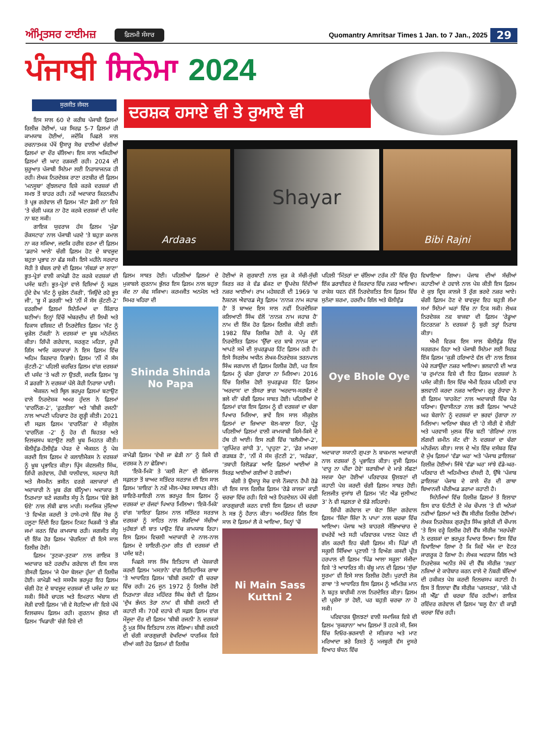ਅੰਮ੍ਰਿਤਸਰ ਟਾਈਮਜ਼
ਫ਼ਿਲਮੀ ਸੰਸਾਰ
Quomantry Amritsar Times 1 Jan. to 7 Jan., 2025
29
ਪੰਜਾਬੀ ਸਿਨੇਮਾ 2024
ਸੁਰਜੀਤ ਜੱਸਲ
ਦਰਸ਼ਕ ਹਸਾਏ ਵੀ ਤੇ ਰੁਆਏ ਵੀ
ਇਸ ਸਾਲ 60 ਦੇ ਕਰੀਬ ਪੰਜਾਬੀ ਫ਼ਿਲਮਾਂ ਰਿਲੀਜ਼ ਹੋਈਆਂ, ਪਰ ਸਿਰਫ਼ 5-7 ਫ਼ਿਲਮਾਂ ਹੀ ਕਾਮਯਾਬ ਹੋਈਆਂ, ਜਦੋਂਕਿ ਪਿਛਲੇ ਸਾਲ ਰਚਨਾਤਮਕ ਪੱਖੋਂ ਉਸਾਰੂ ਸੋਚ ਵਾਲੀਆਂ ਚੰਗੀਆਂ ਫ਼ਿਲਮਾਂ ਦਾ ਦੌਰ ਚੱਲਿਆ। ਇਸ ਸਾਲ ਅਜਿਹੀਆਂ ਫ਼ਿਲਮਾਂ ਦੀ ਘਾਟ ਰੜਕਦੀ ਰਹੀ। 2024 ਦੀ ਸ਼ੁਰੂਆਤ ਪੰਜਾਬੀ ਸਿਨੇਮਾ ਲਈ ਨਿਰਾਸ਼ਾਜਨਕ ਹੀ ਰਹੀ। ਲੇਖਕ ਨਿਰਦੇਸ਼ਕ ਰਾਣਾ ਰਣਬੀਰ ਦੀ ਫ਼ਿਲਮ 'ਮਨਸੂਬਾ' ਗੁੰਝਲਦਾਰ ਵਿਸ਼ੇ ਕਰਕੇ ਦਰਸ਼ਕਾਂ ਦੀ ਸਮਝ ਤੋਂ ਬਾਹਰ ਰਹੀ। ਨਵੇਂ ਅਦਾਕਾਰ ਕਿਰਨਦੀਪ ਤੇ ਪ੍ਰਭ ਗਰੇਵਾਲ ਦੀ ਫ਼ਿਲਮ 'ਜੱਟਾ ਡੋਲੀ ਨਾ' ਵਿਸ਼ੇ 'ਤੇ ਚੰਗੀ ਪਕੜ ਨਾ ਹੋਣ ਕਰਕੇ ਦਰਸ਼ਕਾਂ ਦੀ ਪਸੰਦ ਨਾ ਬਣ ਸਕੀ।
ਗਾਇਕ ਯੁਵਰਾਜ ਹੰਸ ਫ਼ਿਲਮ 'ਮੁੰਡਾ ਰੌਕਸਟਾਰ' ਨਾਲ ਪੰਜਾਬੀ ਪਰਦੇ 'ਤੇ ਬਹੁਤਾ ਕਮਾਲ ਨਾ ਕਰ ਸਕਿਆ, ਜਦਕਿ ਹਰੀਸ਼ ਵਰਮਾ ਦੀ ਫ਼ਿਲਮ 'ਡਰਾਮੇ ਆਲੇ' ਚੰਗੀ ਫ਼ਿਲਮ ਹੋਣ ਦੇ ਬਾਵਜੂਦ ਬਹੁਤਾ ਪ੍ਰਭਾਵ ਨਾ ਛੱਡ ਸਕੀ। ਇਸੇ ਮਹੀਨੇ ਸਰਦਾਰ ਸੋਹੀ ਤੇ ਬੱਬਲ ਰਾਏ ਦੀ ਫ਼ਿਲਮ 'ਲੰਬੜਾਂ ਦਾ ਲਾਣਾ' ਭੂਤ-ਪ੍ਰੇਤਾਂ ਵਾਲੀ ਕਾਮੇਡੀ ਹੋਣ ਕਰਕੇ ਦਰਸ਼ਕਾਂ ਦੀ ਪਸੰਦ ਬਣੀ। ਭੂਤ-ਪ੍ਰੇਤਾਂ ਵਾਲੇ ਵਿਸ਼ਿਆਂ ਨੂੰ ਸਫ਼ਲ ਹੁੰਦੇ ਵੇਖ 'ਜੱਟ ਨੂੰ ਚੁੜੇਲ ਟੱਕਰੀ', 'ਜਿਉਂਦੇ ਰਹੋ ਭੂਤ ਜੀ', 'ਬੂ ਮੈਂ ਡਰਗੀ' ਅਤੇ 'ਨੀਂ ਮੈਂ ਸੱਸ ਕੁੱਟਣੀ-2' ਵਰਗੀਆਂ ਫ਼ਿਲਮਾਂ ਸਿਨੇਮਿਆਂ ਦਾ ਸ਼ਿੰਗਾਰ ਬਣੀਆਂ। ਇਨ੍ਹਾਂ ਵਿੱਚੋਂ ਅੰਬਰਦੀਪ ਦੀ ਲਿਖੀ ਅਤੇ ਵਿਕਾਸ ਵਸ਼ਿਸ਼ਟ ਦੀ ਨਿਰਦੇਸ਼ਿਤ ਫ਼ਿਲਮ 'ਜੱਟ ਨੂੰ ਚੁੜੇਲ ਟੱਕਰੀ' ਨੇ ਦਰਸ਼ਕਾਂ ਦਾ ਖ਼ੂਬ ਮਨੋਰੰਜਨ ਕੀਤਾ। ਗਿੱਪੀ ਗਰੇਵਾਲ, ਸਰਗੁਣ ਮਹਿਤਾ, ਰੂਪੀ ਗਿੱਲ ਆਦਿ ਕਲਾਕਾਰਾਂ ਨੇ ਇਸ ਫ਼ਿਲਮ ਵਿੱਚ ਅਹਿਮ ਕਿਰਦਾਰ ਨਿਭਾਏ। ਫ਼ਿਲਮ 'ਨੀਂ ਮੈਂ ਸੱਸ ਕੁੱਟਣੀ-2' ਪਹਿਲੀ ਚਰਚਿਤ ਫ਼ਿਲਮ ਵਾਂਗ ਦਰਸ਼ਕਾਂ ਦੀ ਪਸੰਦ 'ਤੇ ਖਰੀ ਨਾ ਉਤਰੀ, ਜਦਕਿ ਫ਼ਿਲਮ 'ਬੂ ਮੈਂ ਡਰਗੀ' ਨੇ ਦਰਸ਼ਕਾਂ ਪੱਲੇ ਕੋਰੀ ਨਿਰਾਸ਼ਾ ਪਾਈ।
ਐਕਸ਼ਨ ਅਤੇ ਥ੍ਰਿਲ ਭਰਪੂਰ ਫ਼ਿਲਮਾਂ ਬਣਾਉਣ ਵਾਲੇ ਨਿਰਦੇਸ਼ਕ ਅਮਰ ਹੁੰਦਲ ਨੇ ਫ਼ਿਲਮਾਂ 'ਵਾਰਨਿੰਗ-2', 'ਫ਼ੁਰਤੀਲਾ' ਅਤੇ 'ਬੀਬੀ ਰਜਨੀ' ਨਾਲ ਆਪਣੀ ਪਹਿਚਾਣ ਹੋਰ ਗੂੜ੍ਹੀ ਕੀਤੀ। 2021 ਦੀ ਸਫ਼ਲ ਫ਼ਿਲਮ 'ਵਾਰਨਿੰਗ' ਦੇ ਸੀਕੁਏਲ 'ਵਾਰਨਿੰਗ -2' ਨੂੰ ਹੋਰ ਵੀ ਬਿਹਤਰ ਅਤੇ ਦਿਲਚਸਪ ਬਣਾਉਣ ਲਈ ਖ਼ੂਬ ਮਿਹਨਤ ਕੀਤੀ। ਬੌਲੀਵੁੱਡ-ਹੌਲੀਵੁੱਡ ਪੱਧਰ ਦੇ ਐਕਸ਼ਨ ਨੂੰ ਪੇਸ਼ ਕਰਦੀ ਇਸ ਫ਼ਿਲਮ ਦੇ ਕਲਾਈਮੈਕਸ ਨੇ ਦਰਸ਼ਕਾਂ ਨੂੰ ਖ਼ੂਬ ਪ੍ਰਭਾਵਿਤ ਕੀਤਾ। ਪ੍ਰਿੰਸ ਕੰਵਲਜੀਤ ਸਿੰਘ, ਗਿੱਪੀ ਗਰੇਵਾਲ, ਹੌਬੀ ਧਾਲੀਵਾਲ, ਸਰਦਾਰ ਸੋਹੀ ਅਤੇ ਜੈਸਮੀਨ ਭਸੀਨ ਵਰਗੇ ਕਲਾਕਾਰਾਂ ਦੀ ਅਦਾਕਾਰੀ ਨੇ ਖ਼ੂਬ ਰੰਗ ਬੰਨ੍ਹਿਆ। ਅਦਾਕਾਰ ਤੋਂ ਨਿਰਮਾਤਾ ਬਣੇ ਜਗਜੀਤ ਸੰਧੂ ਨੇ ਫ਼ਿਲਮ 'ਓਏ ਭੋਲੇ ਓਏ' ਨਾਲ ਲੰਬੀ ਛਾਲ ਮਾਰੀ। ਸਮਾਜਿਕ ਮੁੱਦਿਆ 'ਤੇ ਵਿਅੰਗ ਕਰਦੀ ਤੇ ਹਾਸੇ-ਹਾਸੇ ਵਿੱਚ ਸੋਚ ਨੂੰ ਹਲੂਣਾ ਦਿੰਦੀ ਇਹ ਫ਼ਿਲਮ ਟਿਕਟ ਖਿੜਕੀ 'ਤੇ ਭੀੜ ਜਮਾਂ ਕਰਨ ਵਿੱਚ ਕਾਮਯਾਬ ਰਹੀ। ਜਗਜੀਤ ਸੰਧੂ ਦੀ ਇੱਕ ਹੋਰ ਫ਼ਿਲਮ 'ਚੋਰਦਿਲ' ਵੀ ਇਸੇ ਸਾਲ ਰਿਲੀਜ਼ ਹੋਈ।
ਫ਼ਿਲਮ 'ਤੁਣਕਾ-ਤੁਣਕਾ' ਨਾਲ ਗਾਇਕ ਤੋਂ ਅਦਾਕਾਰ ਬਣੇ ਹਰਦੀਪ ਗਰੇਵਾਲ ਦੀ ਇਸ ਸਾਲ ਤੀਸਰੀ ਫ਼ਿਲਮ 'ਜੇ ਪੈਸਾ ਬੋਲਦਾ ਹੁੰਦਾ' ਵੀ ਰਿਲੀਜ਼ ਹੋਈ। ਕਾਮੇਡੀ ਅਤੇ ਸਸਪੈਂਸ ਭਰਪੂਰ ਇਹ ਫ਼ਿਲਮ ਚੰਗੀ ਹੋਣ ਦੇ ਬਾਵਜੂਦ ਦਰਸ਼ਕਾਂ ਦੀ ਪਸੰਦ ਨਾ ਬਣ ਸਕੀ। ਸਿੰਮੀ ਚਾਹਲ ਅਤੇ ਇਮਰਾਨ ਅੱਬਾਸ ਦੀ ਜੋੜੀ ਵਾਲੀ ਫ਼ਿਲਮ 'ਜੀ ਵੇ ਸੋਹਣਿਆ ਜੀ' ਵਿਸ਼ੇ ਪੱਖੋਂ ਦਿਲਚਸਪ ਫ਼ਿਲਮ ਰਹੀ। ਗੁਰਨਾਮ ਭੁੱਲਰ ਦੀ ਫ਼ਿਲਮ 'ਖਿਡਾਰੀ' ਚੰਗੇ ਵਿਸ਼ੇ ਦੀ
Ardaas
Shayar
Bibi Rajni
ਫ਼ਿਲਮ ਸਾਬਤ ਹੋਈ। ਪਹਿਲੀਆਂ ਫ਼ਿਲਮਾਂ ਦੇ ਮੁਕਾਬਲੇ ਗੁਰਨਾਮ ਭੁੱਲਰ ਇਸ ਫ਼ਿਲਮ ਨਾਲ ਬਹੁਤਾ ਕੱਦ ਨਾ ਕੱਢ ਸਕਿਆ। ਕਰਮਜੀਤ ਅਨਮੋਲ ਅਤੇ ਸਿਮਰ ਖਹਿਰਾ ਦੀ
Shinda Shinda No Papa
ਕਾਮੇਡੀ ਫ਼ਿਲਮ 'ਵੇਖੀ ਜਾ ਛੇੜੀ ਨਾ' ਨੂੰ ਕਿਸੇ ਵੀ ਦਰਸ਼ਕ ਨੇ ਨਾ ਛੇੜਿਆ।
'ਇਕੋ-ਮਿਕੋ' ਤੇ 'ਕਲੀ ਜੋਟਾ' ਦੀ ਬੇਮਿਸਾਲ ਸਫ਼ਲਤਾ ਤੋਂ ਬਾਅਦ ਸਤਿੰਦਰ ਸਰਤਾਜ ਦੀ ਇਸ ਸਾਲ ਫ਼ਿਲਮ 'ਸ਼ਾਇਰ' ਨੇ ਨਵੇਂ ਮੀਲ-ਪੱਥਰ ਸਥਾਪਤ ਕੀਤੇ। ਸ਼ਾਇਰੋ-ਸ਼ਾਇਰੀ ਨਾਲ ਭਰਪੂਰ ਇਸ ਫ਼ਿਲਮ ਨੂੰ ਦਰਸ਼ਕਾਂ ਦਾ ਰੱਜਵਾਂ ਪਿਆਰ ਮਿਲਿਆ। 'ਇਕੋ-ਮਿਕੋ' ਵਾਂਗ 'ਸ਼ਾਇਰ' ਫ਼ਿਲਮ ਨਾਲ ਸਤਿੰਦਰ ਸਰਤਾਜ ਦਰਸ਼ਕਾਂ ਨੂੰ ਸਾਹਿਤ ਨਾਲ ਜੋੜਦਿਆਂ ਸੱਚੀਆਂ ਮੁਹੱਬਤਾਂ ਦੀ ਬਾਤ ਪਾਉਣ ਵਿੱਚ ਕਾਮਯਾਬ ਰਿਹਾ। ਇਸ ਫ਼ਿਲਮ ਵਿਚਲੀ ਅਦਾਕਾਰੀ ਦੇ ਨਾਲ-ਨਾਲ ਫ਼ਿਲਮ ਦੇ ਸ਼ਾਇਰੀ-ਨੁਮਾ ਗੀਤ ਵੀ ਦਰਸ਼ਕਾਂ ਦੀ ਪਸੰਦ ਬਣੇ।
ਪਿਛਲੇ ਸਾਲ ਸਿੱਖ ਇਤਿਹਾਸ ਦੀ ਪੇਸ਼ਕਾਰੀ ਕਰਦੀ ਫ਼ਿਲਮ 'ਮਸਤਾਨੇ' ਵਾਂਗ ਇਤਿਹਾਸਿਕ ਗਾਥਾ 'ਤੇ ਆਧਾਰਿਤ ਫ਼ਿਲਮ 'ਬੀਬੀ ਰਜਨੀ' ਵੀ ਚਰਚਾ ਵਿੱਚ ਰਹੀ। 26 ਜੂਨ 1972 ਨੂੰ ਰਿਲੀਜ਼ ਹੋਈ ਨਿਰਮਾਤਾ ਕੰਵਰ ਮਹਿੰਦਰ ਸਿੰਘ ਬੇਦੀ ਦੀ ਫ਼ਿਲਮ 'ਦੁੱਖ ਭੰਜਨ ਤੇਰਾ ਨਾਮ' ਵੀ ਬੀਬੀ ਰਜਨੀ ਦੀ ਕਹਾਣੀ ਸੀ। 70ਵੇਂ ਦਹਾਕੇ ਦੀ ਸਫ਼ਲ ਫ਼ਿਲਮ ਵਾਂਗ ਮੌਜੂਦਾ ਦੌਰ ਦੀ ਫ਼ਿਲਮ 'ਬੀਬੀ ਰਜਨੀ' ਨੇ ਦਰਸ਼ਕਾਂ ਨੂੰ ਮੁੜ ਸਿੱਖ ਇਤਿਹਾਸ ਨਾਲ ਜੋੜਿਆ। ਬੀਬੀ ਰਜਨੀ ਦੀ ਚੰਗੀ ਕਾਰਗੁਜ਼ਾਰੀ ਵੇਖਦਿਆਂ ਧਾਰਮਿਕ ਵਿਸ਼ੇ ਦੀਆਂ ਕਈ ਹੋਰ ਫ਼ਿਲਮਾਂ ਵੀ ਰਿਲੀਜ਼
ਹੋਈਆਂ ਜੋ ਗੁਰਬਾਣੀ ਨਾਲ ਜੁੜ ਕੇ ਸੱਚੀ-ਸੁੱਚੀ ਕਿਰਤ ਕਰ ਕੇ ਵੰਡ ਛੱਕਣ ਦਾ ਉਪਦੇਸ਼ ਦਿੰਦੀਆਂ ਨਜ਼ਰ ਆਈਆਂ। ਰਾਮ ਮਹੇਸ਼ਵਰੀ ਦੀ 1969 'ਚ ਨੈਸ਼ਨਲ ਐਵਾਰਡ ਜੇਤੂ ਫ਼ਿਲਮ 'ਨਾਨਕ ਨਾਮ ਜਹਾਜ਼ ਹੈ' ਤੋਂ ਬਾਅਦ ਇਸ ਸਾਲ ਨਵੀਂ ਨਿਰਦੇਸ਼ਿਕਾ ਕਲਿਆਣੀ ਸਿੰਘ ਵੱਲੋਂ 'ਨਾਨਕ ਨਾਮ ਜਹਾਜ਼ ਹੈ' ਨਾਮ ਦੀ ਇੱਕ ਹੋਰ ਫ਼ਿਲਮ ਰਿਲੀਜ਼ ਕੀਤੀ ਗਈ। 1982 ਵਿੱਚ ਰਿਲੀਜ਼ ਹੋਈ ਕੇ. ਪੱਪੂ ਵੱਲੋਂ ਨਿਰਦੇਸ਼ਿਤ ਫ਼ਿਲਮ 'ਉੱਚਾ ਦਰ ਬਾਬੇ ਨਾਨਕ ਦਾ' ਆਪਣੇ ਸਮੇਂ ਦੀ ਸੁਪਰਡੁਪਰ ਹਿੱਟ ਫ਼ਿਲਮ ਰਹੀ ਹੈ। ਇਸੇ ਸਿਰਲੇਖ ਅਧੀਨ ਲੇਖਕ-ਨਿਰਦੇਸ਼ਕ ਤਰਨਪਾਲ ਸਿੰਘ ਜਗਪਾਲ ਦੀ ਫ਼ਿਲਮ ਰਿਲੀਜ਼ ਹੋਈ, ਪਰ ਇਸ ਫ਼ਿਲਮ ਨੂੰ ਚੰਗਾ ਹੁੰਗਾਰਾ ਨਾ ਮਿਲਿਆ। 2016 ਵਿੱਚ ਰਿਲੀਜ਼ ਹੋਈ ਸੁਪਰਡੁਪਰ ਹਿੱਟ ਫ਼ਿਲਮ 'ਅਰਦਾਸ' ਦਾ ਤੀਸਰਾ ਭਾਗ 'ਅਰਦਾਸ-ਸਰਬੱਤ ਦੇ ਭਲੇ ਦੀ' ਚੰਗੀ ਫ਼ਿਲਮ ਸਾਬਤ ਹੋਈ। ਪਹਿਲੀਆਂ ਦੋ ਫ਼ਿਲਮਾਂ ਵਾਂਗ ਇਸ ਫ਼ਿਲਮ ਨੂੰ ਵੀ ਦਰਸ਼ਕਾਂ ਦਾ ਚੰਗਾ ਪਿਆਰ ਮਿਲਿਆ, ਭਾਵੇਂ ਇਸ ਸਾਲ ਸੀਕੁਏਲ ਫ਼ਿਲਮਾਂ ਦਾ ਜ਼ਿਆਦਾ ਬੋਲ-ਬਾਲਾ ਰਿਹਾ, ਪ੍ਰੰਤੂ ਪਹਿਲੀਆਂ ਫ਼ਿਲਮਾਂ ਵਾਲੀ ਕਾਮਯਾਬੀ ਕਿਸੇ-ਕਿਸੇ ਦੇ ਹੱਥ ਹੀ ਆਈ। ਇਸ ਲੜੀ ਵਿੱਚ 'ਬਲੈਕੀਆ-2', 'ਗੁਪਿੰਦਰ ਗਾਂਧੀ 3', 'ਪ੍ਰਾਹੁਣਾ 2', 'ਫ਼ੇਰ ਮਾਮਲਾ ਗੜਬੜ ਹੈ', 'ਨੀਂ ਮੈਂ ਸੱਸ ਕੁੱਟਣੀ 2', 'ਸਰੰਡਰ', 'ਤਬਾਹੀ ਰਿਲੋਡਡ' ਆਦਿ ਫ਼ਿਲਮਾਂ ਆਈਆਂ ਜੋ ਸਿਰਫ਼ ਆਈਆਂ ਗਈਆਂ ਹੋ ਗਈਆਂ।
ਚੰਗੀ ਤੇ ਉਸਾਰੂ ਸੋਚ ਵਾਲੇ ਨੌਜਵਾਨ ਹੈਪੀ ਰੋਡੇ ਦੀ ਇਸ ਸਾਲ ਰਿਲੀਜ਼ ਫ਼ਿਲਮ 'ਰੋਡੇ ਕਾਲਜ' ਕਾਫ਼ੀ ਚਰਚਾ ਵਿੱਚ ਰਹੀ। ਵਿਸ਼ੇ ਅਤੇ ਨਿਰਦੇਸ਼ਨ ਪੱਖੋਂ ਚੰਗੀ ਕਾਰਗੁਜ਼ਾਰੀ ਕਰਨ ਵਾਲੀ ਇਸ ਫ਼ਿਲਮ ਦੀ ਚਰਚਾ ਨੇ ਸਭ ਨੂੰ ਹੈਰਾਨ ਕੀਤਾ। ਅਮਰਿੰਦਰ ਗਿੱਲ ਇਸ ਸਾਲ ਦੋ ਫ਼ਿਲਮਾਂ ਲੈ ਕੇ ਆਇਆ, ਜਿਨ੍ਹਾਂ 'ਚੋਂ
Ni Main Sass Kuttni 2
ਪਹਿਲੀ 'ਮਿੱਤਰਾਂ ਦਾ ਚੱਲਿਆ ਟਰੱਕ ਨੀਂ' ਵਿੱਚ ਉਹ ਇੱਕ ਡਰਾਈਵਰ ਦੇ ਕਿਰਦਾਰ ਵਿੱਚ ਨਜ਼ਰ ਆਇਆ। ਰਾਕੇਸ਼ ਧਵਨ ਵੱਲੋਂ ਨਿਰਦੇਸ਼ਤਿਤ ਇਸ ਫ਼ਿਲਮ ਵਿੱਚ ਸੁਨੰਦਾ ਸ਼ਰਮਾ, ਹਰਦੀਪ ਗਿੱਲ ਅਤੇ ਬੌਲੀਵੁੱਡ
Oye Bhole Oye
ਅਦਾਕਾਰਾ ਸਯਾਨੀ ਗੁਪਤਾ ਨੇ ਬਾਕਮਾਲ ਅਦਾਕਾਰੀ ਨਾਲ ਦਰਸ਼ਕਾਂ ਨੂੰ ਪ੍ਰਭਾਵਿਤ ਕੀਤਾ। ਦੂਜੀ ਫ਼ਿਲਮ 'ਦਾਰੂ ਨਾ ਪੀਂਦਾ ਹੋਵੇ' ਸ਼ਰਾਬੀਆਂ ਦੇ ਮਾੜੇ ਲੱਛਣਾਂ ਸਦਕਾ ਪੈਦਾ ਹੋਈਆਂ ਪਰਿਵਾਰਕ ਉਲਝਣਾਂ ਦੀ ਕਹਾਣੀ ਪੇਸ਼ ਕਰਦੀ ਚੰਗੀ ਫ਼ਿਲਮ ਸਾਬਤ ਹੋਈ। ਦਿਲਜੀਤ ਦੁਸਾਂਝ ਦੀ ਫ਼ਿਲਮ 'ਜੱਟ ਐਂਡ ਜੂਲੀਅਟ 3' ਨੇ ਵੀ ਸਫ਼ਲਤਾ ਦੇ ਝੰਡੇ ਲਹਿਰਾਏ।
ਗਿੱਪੀ ਗਰੇਵਾਲ ਦਾ ਬੇਟਾ ਸ਼ਿੰਦਾ ਗਰੇਵਾਲ ਫ਼ਿਲਮ 'ਸ਼ਿੰਦਾ ਸ਼ਿੰਦਾ ਨੋ ਪਾਪਾ' ਨਾਲ ਚਰਚਾ ਵਿੱਚ ਆਇਆ। ਪੰਜਾਬ ਅਤੇ ਬਾਹਰਲੇ ਸੱਭਿਆਚਾਰ ਦੇ ਵਖਰੇਵੇਂ ਅਤੇ ਸਹੀ ਪਰਿਵਾਰਕ ਪਾਲਣ ਪੋਸ਼ਣ ਦੀ ਗੱਲ ਕਰਦੀ ਇਹ ਚੰਗੀ ਫ਼ਿਲਮ ਸੀ। ਪਿੰਡਾਂ ਦੀ ਸਕੂਲੀ ਸਿੱਖਿਆ ਪ੍ਰਣਾਲੀ 'ਤੇ ਵਿਅੰਗ ਕਸਦੀ ਪ੍ਰੀਤ ਹਰਪਾਲ ਦੀ ਫ਼ਿਲਮ 'ਪਿੰਡ ਆਲਾ ਸਕੂਲ' ਸੰਜੀਦਾ ਵਿਸ਼ੇ 'ਤੇ ਆਧਾਰਿਤ ਸੀ। ਬੱਬੂ ਮਾਨ ਦੀ ਫ਼ਿਲਮ 'ਸੁੱਚਾ ਸੂਰਮਾ' ਵੀ ਇਸੇ ਸਾਲ ਰਿਲੀਜ਼ ਹੋਈ। ਪੁਰਾਣੀ ਲੋਕ ਗਾਥਾ 'ਤੇ ਆਧਾਰਿਤ ਇਸ ਫ਼ਿਲਮ ਨੂੰ ਅਮਿਤੋਜ਼ ਮਾਨ ਨੇ ਬਹੁਤ ਬਾਰੀਕੀ ਨਾਲ ਨਿਰਦੇਸ਼ਿਤ ਕੀਤਾ। ਫ਼ਿਲਮ ਦੀ ਪ੍ਰਸ਼ੰਸਾ ਤਾਂ ਹੋਈ, ਪਰ ਬਹੁਤੀ ਚਰਚਾ ਨਾ ਹੋ ਸਕੀ।
ਪਰਿਵਾਰਕ ਉਲਝਣਾਂ ਵਾਲੀ ਸਮਾਜਿਕ ਵਿਸ਼ੇ ਦੀ ਫ਼ਿਲਮ 'ਸ਼ੁਕਰਾਨਾ' ਆਮ ਫ਼ਿਲਮਾਂ ਤੋਂ ਹਟਕੇ ਸੀ, ਜਿਸ ਵਿੱਚ ਦਿਓਰ-ਭਰਜਾਈ ਦੇ ਸਤਿਕਾਰ ਅਤੇ ਮਾਣ ਮਰਿਆਦਾ ਭਰੇ ਰਿਸ਼ਤੇ ਨੂੰ ਮਜਬੂਰੀ ਵੱਸ ਦੂਸਰੇ ਵਿਆਹ ਬੰਧਨ ਵਿੱਚ
ਵਿਖਾਇਆ ਗਿਆ। ਪੰਜਾਬ ਦੀਆਂ ਸੱਚੀਆਂ ਕਹਾਣੀਆਂ ਦੇ ਹਵਾਲੇ ਨਾਲ ਪੇਸ਼ ਕੀਤੀ ਇਸ ਫ਼ਿਲਮ ਦੇ ਕੁਝ ਦ੍ਰਿਸ਼ ਕਾਲਜੇ ਤੋਂ ਰੁੱਗ ਭਰਦੇ ਨਜ਼ਰ ਆਏ। ਚੰਗੀ ਫ਼ਿਲਮ ਹੋਣ ਦੇ ਬਾਵਜੂਦ ਇਹ ਬਹੁਤੀ ਲੰਮਾ ਸਮਾਂ ਸਿਨੇਮਾਂ ਘਰਾਂ ਵਿੱਚ ਨਾ ਟਿਕ ਸਕੀ। ਲੇਖਕ ਨਿਰਦੇਸ਼ਕ ਨਵ ਬਾਜਵਾ ਦੀ ਫ਼ਿਲਮ 'ਰੇਡੂਆ ਰਿਟਰਨਜ਼' ਨੇ ਦਰਸ਼ਕਾਂ ਨੂੰ ਬੁਰੀ ਤਰ੍ਹਾਂ ਨਿਰਾਸ਼ ਕੀਤਾ।
ਐਮੀ ਵਿਰਕ ਇਸ ਸਾਲ ਬੌਲੀਵੁੱਡ ਵਿੱਚ ਸਰਗਰਮ ਰਿਹਾ ਅਤੇ ਪੰਜਾਬੀ ਸਿਨੇਮਾ ਲਈ ਸਿਰਫ਼ ਇੱਕ ਫ਼ਿਲਮ 'ਕੁੜੀ ਹਰਿਆਣੇ ਵੱਲ ਦੀ' ਨਾਲ ਇਸ਼ਕ ਪੇਚੇ ਲੜਾਉਂਦਾ ਨਜ਼ਰ ਆਇਆ। ਭਲਵਾਨੀ ਦੀ ਆੜ 'ਚ ਰੁਮਾਂਟਕ ਵਿਸ਼ੇ ਦੀ ਇਹ ਫ਼ਿਲਮ ਦਰਸ਼ਕਾਂ ਨੇ ਪਸੰਦ ਕੀਤੀ। ਇਸ ਵਿੱਚ ਐਮੀ ਵਿਰਕ ਪਹਿਲੀ ਵਾਰ ਭਲਵਾਨੀ ਕਰਦਾ ਨਜ਼ਰ ਆਇਆ। ਗੁਰੂ ਰੰਧਾਵਾ ਨੇ ਵੀ ਫ਼ਿਲਮ 'ਸ਼ਾਹਕੋਟ' ਨਾਲ ਅਦਾਕਾਰੀ ਵਿੱਚ ਪੈਰ ਧਰਿਆ। ਉਦਾਸੀਨਤਾ ਨਾਲ ਭਰੀ ਫ਼ਿਲਮ 'ਆਪਣੇ ਘਰ ਬੇਗਾਨੇ' ਨੂੰ ਦਰਸ਼ਕਾਂ ਦਾ ਭਰਵਾਂ ਹੁੰਗਾਰਾ ਨਾ ਮਿਲਿਆ। ਆਰਿਆ ਬੱਬਰ ਦੀ 'ਹੇ ਸੀਰੀ ਵੇ ਸੀਰੀ' ਅਤੇ ਪਰਵਾਸੀ ਮੁਲਕ ਵਿੱਚ ਬਣੀ 'ਗੋਰਿਆਂ ਨਾਲ ਲੱਗਦੀ ਜ਼ਮੀਨ ਜੱਟ ਦੀ' ਨੇ ਦਰਸ਼ਕਾਂ ਦਾ ਚੰਗਾ ਮਨੋਰੰਜਨ ਕੀਤਾ। ਸਾਲ ਦੇ ਅੰਤ ਵਿੱਚ ਦਸੰਬਰ ਵਿੱਚ ਦੋ ਮੁੱਖ ਫ਼ਿਲਮਾਂ 'ਵੱਡਾ ਘਰ' ਅਤੇ 'ਪੰਜਾਬ ਫ਼ਾਇਲਜ਼' ਰਿਲੀਜ਼ ਹੋਈਆਂ। ਜਿੱਥੇ 'ਵੱਡਾ ਘਰ' ਸਾਂਝੇ ਵੱਡੇ-ਘਰ-ਪਰਿਵਾਰ ਦੀ ਅਹਿਮੀਅਤ ਦੱਸਦੀ ਹੈ, ਉੱਥੇ 'ਪੰਜਾਬ ਫ਼ਾਇਲਜ਼' ਪੰਜਾਬ ਦੇ ਕਾਲੇ ਦੌਰ ਦੀ ਗਾਥਾ ਬਿਆਨਦੀ ਪੀਰੀਅਡ ਡਰਾਮਾ ਕਹਾਣੀ ਹੈ।
ਸਿਨੇਮਿਆਂ ਵਿੱਚ ਰਿਲੀਜ਼ ਫ਼ਿਲਮਾਂ ਤੋਂ ਇਲਾਵਾ ਇਸ ਵਾਰ ਓਟੀਟੀ ਦੇ ਮੰਚ ਚੌਪਾਲ 'ਤੇ ਵੀ ਅਨੇਕਾਂ ਨਵੀਆਂ ਫ਼ਿਲਮਾਂ ਅਤੇ ਵੈੱਬ ਸੀਰੀਜ਼ ਰਿਲੀਜ਼ ਹੋਈਆਂ। ਲੇਖਕ ਨਿਰਦੇਸ਼ਕ ਗੁਰਪ੍ਰੀਤ ਸਿੰਘ ਭੁਲੇਰੀ ਦੀ ਚੌਪਾਲ 'ਤੇ ਇਸ ਵਰ੍ਹੇ ਰਿਲੀਜ਼ ਹੋਈ ਵੈੱਬ ਸੀਰੀਜ਼ 'ਸਰਪੰਚੀ' ਨੇ ਦਰਸ਼ਕਾਂ ਦਾ ਭਰਪੂਰ ਪਿਆਰ ਲਿਆ। ਇਸ ਵਿੱਚ ਵਿਖਾਇਆ ਗਿਆ ਹੈ ਕਿ ਕਿਵੇਂ ਅੱਜ ਦਾ ਵੋਟਰ ਜਾਗਰੂਕ ਹੋ ਗਿਆ ਹੈ। ਲੇਖਕ ਅਵਰਾਜ ਗਿੱਲ ਅਤੇ ਨਿਰਦੇਸ਼ਕ ਅਨੀਤ ਸੇਖੋਂ ਦੀ ਵੈੱਬ ਸੀਰੀਜ਼ 'ਤਖ਼ਤ' ਨਸ਼ਿਆਂ ਦੇ ਕਾਰੋਬਾਰ ਕਰਨ ਵਾਲੇ ਦੋ ਨੰਬਰੀ ਬੰਦਿਆਂ ਦੀ ਹਕੀਕਤ ਪੇਸ਼ ਕਰਦੀ ਦਿਲਚਸਪ ਕਹਾਣੀ ਹੈ। ਇਸ ਤੋਂ ਇਲਾਵਾ ਵੈੱਬ ਸੀਰੀਜ਼ 'ਪਲਸਤਰ', 'ਜੱਕੇ ਪੀ ਸੀ ਐੱਫ਼' ਵੀ ਚਰਚਾ ਵਿੱਚ ਰਹੀਆਂ। ਗਾਇਕ ਰਵਿੰਦਰ ਗਰੇਵਾਲ ਦੀ ਫ਼ਿਲਮ 'ਬਲੂ ਵੈਨ' ਵੀ ਕਾਫ਼ੀ ਚਰਚਾ ਵਿੱਚ ਰਹੀ।